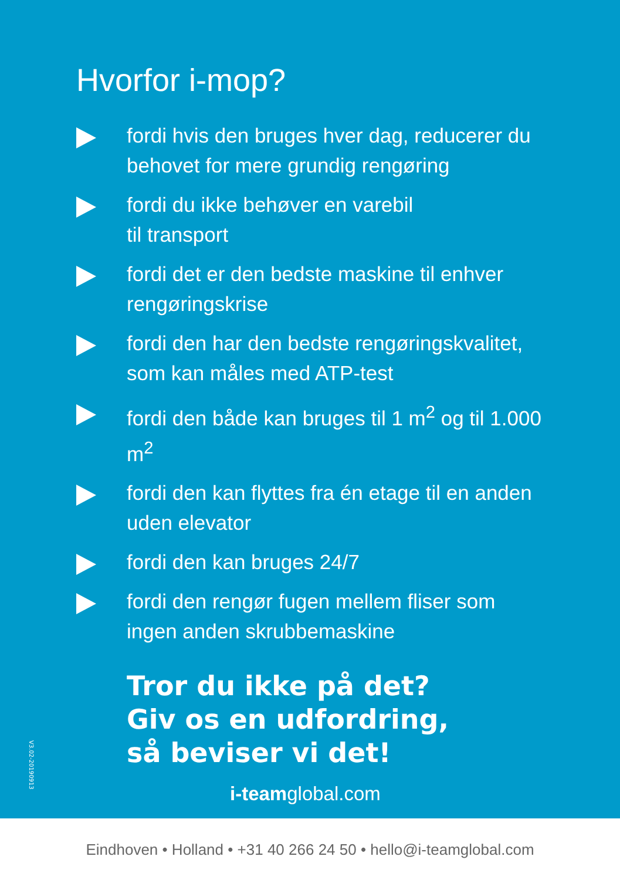Hvorfor i-mop?
fordi hvis den bruges hver dag, reducerer du behovet for mere grundig rengøring
fordi du ikke behøver en varebil
til transport
fordi det er den bedste maskine til enhver rengøringskrise
fordi den har den bedste rengøringskvalitet, som kan måles med ATP-test
fordi den både kan bruges til 1 m<sup>2</sup> og til 1.000 m<sup>2</sup>
fordi den kan flyttes fra én etage til en anden uden elevator
fordi den kan bruges 24/7
fordi den rengør fugen mellem fliser som ingen anden skrubbemaskine
Tror du ikke på det?
Giv os en udfordring,
så beviser vi det!
i-teamglobal.com
V3.02-20190913
Eindhoven • Holland • +31 40 266 24 50 • hello@i-teamglobal.com